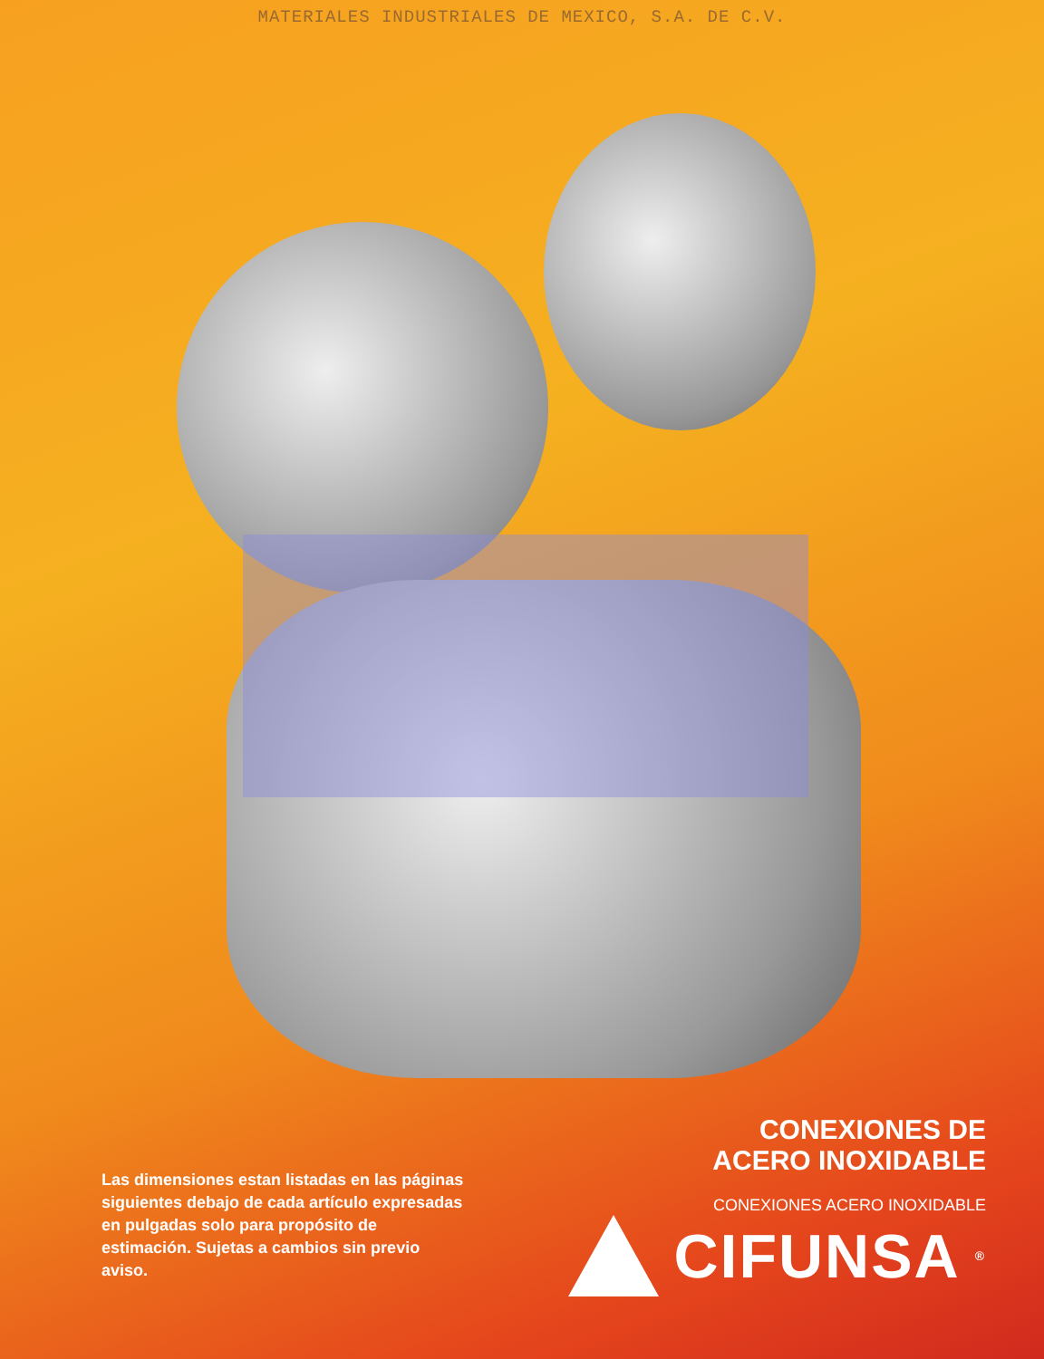MATERIALES INDUSTRIALES DE MEXICO, S.A. DE C.V.
Las dimensiones estan listadas en las páginas siguientes debajo de cada artículo expresadas en pulgadas solo para propósito de estimación. Sujetas a cambios sin previo aviso.
CONEXIONES DE
ACERO INOXIDABLE
CONEXIONES ACERO INOXIDABLE
CIFUNSA ®